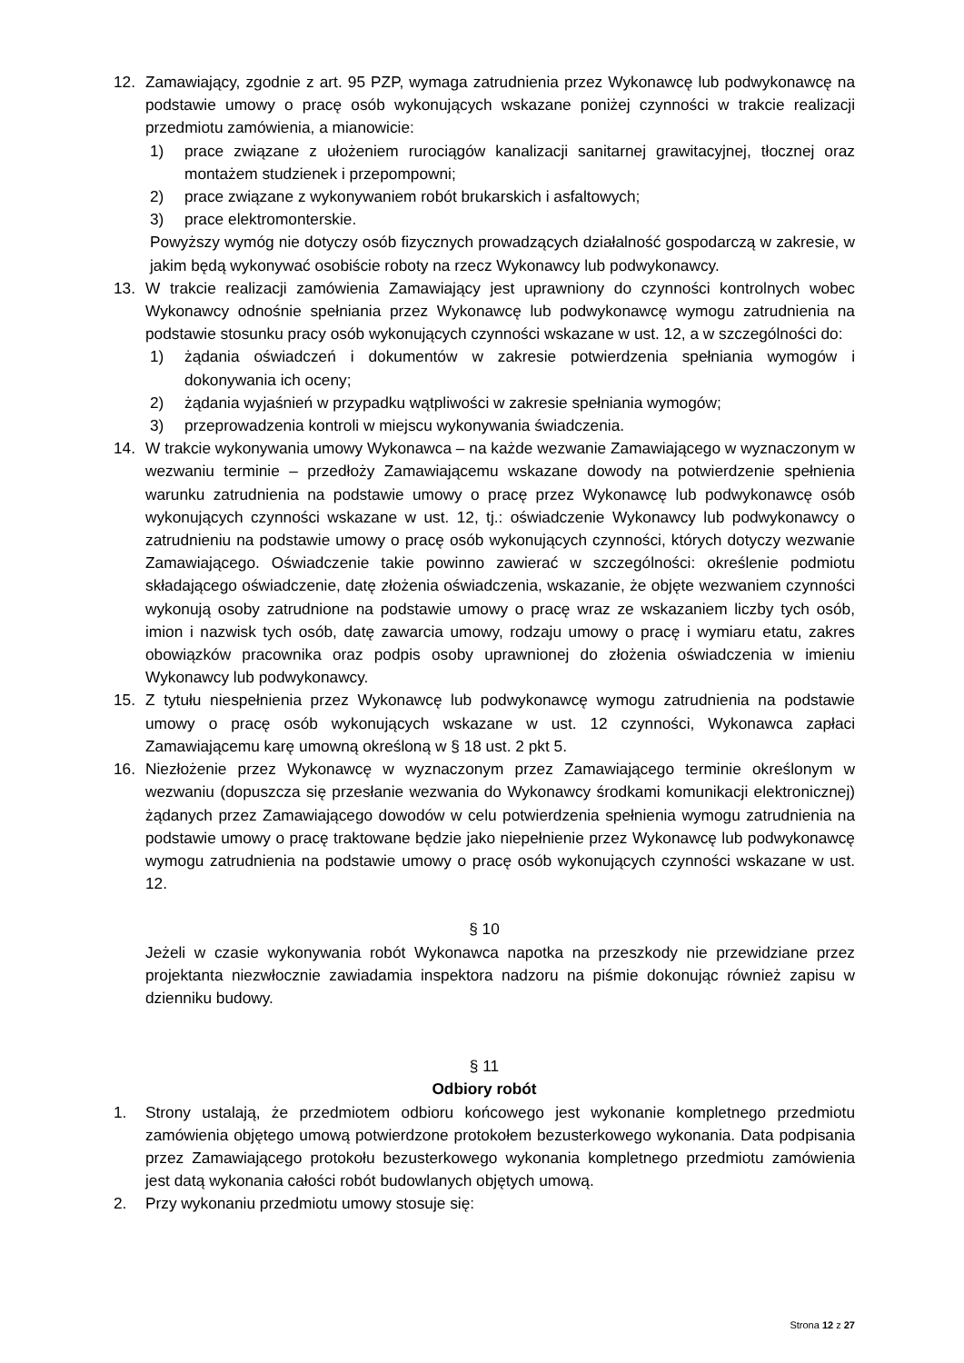12. Zamawiający, zgodnie z art. 95 PZP, wymaga zatrudnienia przez Wykonawcę lub podwykonawcę na podstawie umowy o pracę osób wykonujących wskazane poniżej czynności w trakcie realizacji przedmiotu zamówienia, a mianowicie:
1) prace związane z ułożeniem rurociągów kanalizacji sanitarnej grawitacyjnej, tłocznej oraz montażem studzienek i przepompowni;
2) prace związane z wykonywaniem robót brukarskich i asfaltowych;
3) prace elektromonterskie.
Powyższy wymóg nie dotyczy osób fizycznych prowadzących działalność gospodarczą w zakresie, w jakim będą wykonywać osobiście roboty na rzecz Wykonawcy lub podwykonawcy.
13. W trakcie realizacji zamówienia Zamawiający jest uprawniony do czynności kontrolnych wobec Wykonawcy odnośnie spełniania przez Wykonawcę lub podwykonawcę wymogu zatrudnienia na podstawie stosunku pracy osób wykonujących czynności wskazane w ust. 12, a w szczególności do:
1) żądania oświadczeń i dokumentów w zakresie potwierdzenia spełniania wymogów i dokonywania ich oceny;
2) żądania wyjaśnień w przypadku wątpliwości w zakresie spełniania wymogów;
3) przeprowadzenia kontroli w miejscu wykonywania świadczenia.
14. W trakcie wykonywania umowy Wykonawca – na każde wezwanie Zamawiającego w wyznaczonym w wezwaniu terminie – przedłoży Zamawiającemu wskazane dowody na potwierdzenie spełnienia warunku zatrudnienia na podstawie umowy o pracę przez Wykonawcę lub podwykonawcę osób wykonujących czynności wskazane w ust. 12, tj.: oświadczenie Wykonawcy lub podwykonawcy o zatrudnieniu na podstawie umowy o pracę osób wykonujących czynności, których dotyczy wezwanie Zamawiającego. Oświadczenie takie powinno zawierać w szczególności: określenie podmiotu składającego oświadczenie, datę złożenia oświadczenia, wskazanie, że objęte wezwaniem czynności wykonują osoby zatrudnione na podstawie umowy o pracę wraz ze wskazaniem liczby tych osób, imion i nazwisk tych osób, datę zawarcia umowy, rodzaju umowy o pracę i wymiaru etatu, zakres obowiązków pracownika oraz podpis osoby uprawnionej do złożenia oświadczenia w imieniu Wykonawcy lub podwykonawcy.
15. Z tytułu niespełnienia przez Wykonawcę lub podwykonawcę wymogu zatrudnienia na podstawie umowy o pracę osób wykonujących wskazane w ust. 12 czynności, Wykonawca zapłaci Zamawiającemu karę umowną określoną w § 18 ust. 2 pkt 5.
16. Niezłożenie przez Wykonawcę w wyznaczonym przez Zamawiającego terminie określonym w wezwaniu (dopuszcza się przesłanie wezwania do Wykonawcy środkami komunikacji elektronicznej) żądanych przez Zamawiającego dowodów w celu potwierdzenia spełnienia wymogu zatrudnienia na podstawie umowy o pracę traktowane będzie jako niepełnienie przez Wykonawcę lub podwykonawcę wymogu zatrudnienia na podstawie umowy o pracę osób wykonujących czynności wskazane w ust. 12.
§ 10
Jeżeli w czasie wykonywania robót Wykonawca napotka na przeszkody nie przewidziane przez projektanta niezwłocznie zawiadamia inspektora nadzoru na piśmie dokonując również zapisu w dzienniku budowy.
§ 11
Odbiory robót
1. Strony ustalają, że przedmiotem odbioru końcowego jest wykonanie kompletnego przedmiotu zamówienia objętego umową potwierdzone protokołem bezusterkowego wykonania. Data podpisania przez Zamawiającego protokołu bezusterkowego wykonania kompletnego przedmiotu zamówienia jest datą wykonania całości robót budowlanych objętych umową.
2. Przy wykonaniu przedmiotu umowy stosuje się:
Strona 12 z 27